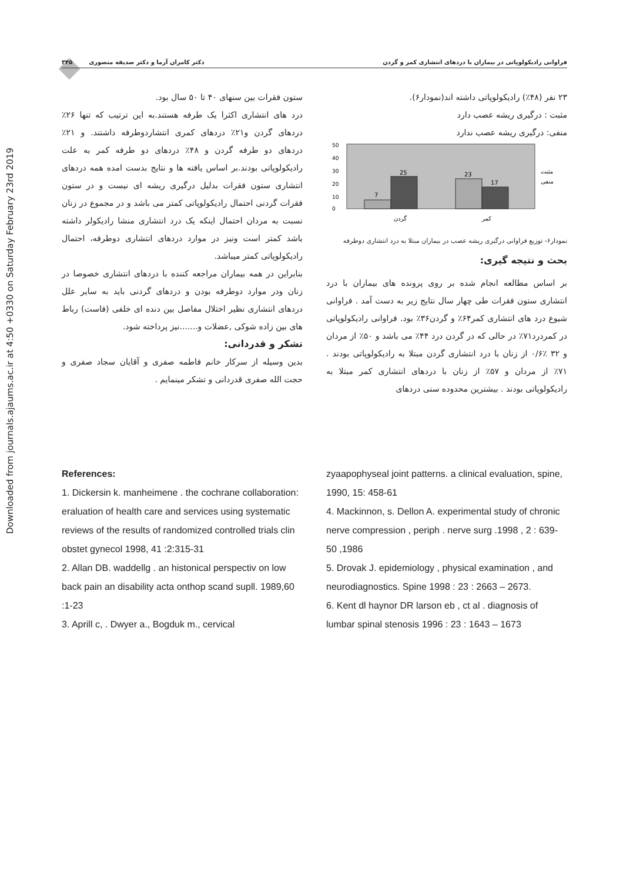Downloaded from journals.ajaums.ac.ir at 4:50 +0330 on Saturday February 23rd 2019
فراوانی رادیکولوپاتی در بیماران با دردهای انتشاری کمر و گردن دکتر کامران آرما و دکتر صدیقه منصوری ۳۴۵
۲۳ نفر (۴۸٪) رادیکولوپاتی داشته اند(نمودار۶).
مثبت : درگیری ریشه عصب دارد
منفی: درگیری ریشه عصب ندارد
50
40
30
20
10
0
7
25
23
17
گردن
کمر
مثبت
منفی
نمودار۶- توزیع فراوانی درگیری ریشه عصب در بیماران مبتلا به درد انتشاری دوطرفه
بحث و نتیجه گیری:
بر اساس مطالعه انجام شده بر روی پرونده های بیماران با درد انتشاری ستون فقرات طی چهار سال نتایج زیر به دست آمد . فراوانی شیوع درد های انتشاری کمر۶۴٪ و گردن۳۶٪ بود. فراوانی رادیکولوپاتی در کمردرد۷۱٪ در حالی که در گردن درد ۴۴٪ می باشد و ۵۰٪ از مردان و ۳۲ ٪۰/۶ از زنان با درد انتشاری گردن مبتلا به رادیکولوپاتی بودند . ۷۱٪ از مردان و ۵۷٪ از زنان با دردهای انتشاری کمر مبتلا به رادیکولوپاتی بودند . بیشترین محدوده سنی دردهای
ستون فقرات بین سنهای ۴۰ تا ۵۰ سال بود.
درد های انتشاری اکثرا یک طرفه هستند.به این ترتیب که تنها ۲۶٪ دردهای گردن و۲۱٪ دردهای کمری انتشاردوطرفه داشتند. و ۲۱٪ دردهای دو طرفه گردن و ۴۸٪ دردهای دو طرفه کمر به علت رادیکولوپاتی بودند.بر اساس یافته ها و نتایج بدست امده همه دردهای انتشاری ستون فقرات بدلیل درگیری ریشه ای نیست و در ستون فقرات گردنی احتمال رادیکولوپاتی کمتر می باشد و در مجموع در زنان نسبت به مردان احتمال اینکه یک درد انتشاری منشا رادیکولر داشته باشد کمتر است ونیز در موارد دردهای انتشاری دوطرفه، احتمال رادیکولوپاتی کمتر میباشد.
بنابراین در همه بیماران مراجعه کننده با دردهای انتشاری خصوصا در زنان ودر موارد دوطرفه بودن و دردهای گردنی باید به سایر علل دردهای انتشاری نظیر اختلال مفاصل بین دنده ای خلفی (فاست) رباط های بین زاده شوکی ,عضلات و.......نیز پرداخته شود.
تشکر و قدردانی:
بدین وسیله از سرکار خانم فاطمه صفری و آقایان سجاد صفری و حجت الله صفری قدردانی و تشکر مینمایم .
References:
1. Dickersin k. manheimene . the cochrane collaboration: eraluation of health care and services using systematic reviews of the results of randomized controlled trials clin obstet gynecol 1998, 41 :2:315-31
2. Allan DB. waddellg . an histonical perspectiv on low back pain an disability acta onthop scand supll. 1989,60 :1-23
3. Aprill c, . Dwyer a., Bogduk m., cervical
zyaapophyseal joint patterns. a clinical evaluation, spine, 1990, 15: 458-61
4. Mackinnon, s. Dellon A. experimental study of chronic nerve compression , periph . nerve surg .1998 , 2 : 639-50 ,1986
5. Drovak J. epidemiology , physical examination , and neurodiagnostics. Spine 1998 : 23 : 2663 – 2673.
6. Kent dl haynor DR larson eb , ct al . diagnosis of lumbar spinal stenosis 1996 : 23 : 1643 – 1673